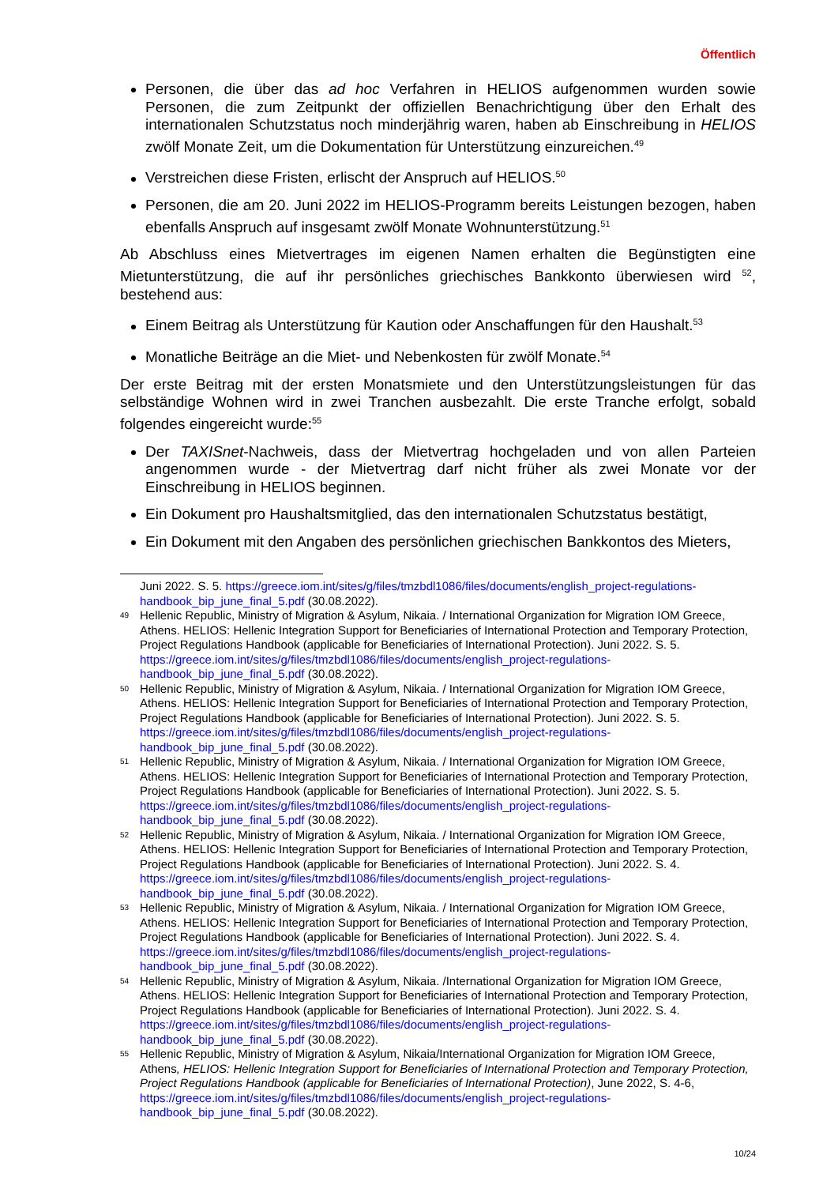Öffentlich
Personen, die über das ad hoc Verfahren in HELIOS aufgenommen wurden sowie Personen, die zum Zeitpunkt der offiziellen Benachrichtigung über den Erhalt des internationalen Schutzstatus noch minderjährig waren, haben ab Einschreibung in HELIOS zwölf Monate Zeit, um die Dokumentation für Unterstützung einzureichen.<sup>49</sup>
Verstreichen diese Fristen, erlischt der Anspruch auf HELIOS.<sup>50</sup>
Personen, die am 20. Juni 2022 im HELIOS-Programm bereits Leistungen bezogen, haben ebenfalls Anspruch auf insgesamt zwölf Monate Wohnunterstützung.<sup>51</sup>
Ab Abschluss eines Mietvertrages im eigenen Namen erhalten die Begünstigten eine Mietunterstützung, die auf ihr persönliches griechisches Bankkonto überwiesen wird <sup>52</sup>, bestehend aus:
Einem Beitrag als Unterstützung für Kaution oder Anschaffungen für den Haushalt.<sup>53</sup>
Monatliche Beiträge an die Miet- und Nebenkosten für zwölf Monate.<sup>54</sup>
Der erste Beitrag mit der ersten Monatsmiete und den Unterstützungsleistungen für das selbständige Wohnen wird in zwei Tranchen ausbezahlt. Die erste Tranche erfolgt, sobald folgendes eingereicht wurde:<sup>55</sup>
Der TAXISnet-Nachweis, dass der Mietvertrag hochgeladen und von allen Parteien angenommen wurde - der Mietvertrag darf nicht früher als zwei Monate vor der Einschreibung in HELIOS beginnen.
Ein Dokument pro Haushaltsmitglied, das den internationalen Schutzstatus bestätigt,
Ein Dokument mit den Angaben des persönlichen griechischen Bankkontos des Mieters,
Juni 2022. S. 5. https://greece.iom.int/sites/g/files/tmzbdl1086/files/documents/english_project-regulations-handbook_bip_june_final_5.pdf (30.08.2022).
49 Hellenic Republic, Ministry of Migration & Asylum, Nikaia. / International Organization for Migration IOM Greece, Athens. HELIOS: Hellenic Integration Support for Beneficiaries of International Protection and Temporary Protection, Project Regulations Handbook (applicable for Beneficiaries of International Protection). Juni 2022. S. 5. https://greece.iom.int/sites/g/files/tmzbdl1086/files/documents/english_project-regulations-handbook_bip_june_final_5.pdf (30.08.2022).
50 Hellenic Republic, Ministry of Migration & Asylum, Nikaia. / International Organization for Migration IOM Greece, Athens. HELIOS: Hellenic Integration Support for Beneficiaries of International Protection and Temporary Protection, Project Regulations Handbook (applicable for Beneficiaries of International Protection). Juni 2022. S. 5. https://greece.iom.int/sites/g/files/tmzbdl1086/files/documents/english_project-regulations-handbook_bip_june_final_5.pdf (30.08.2022).
51 Hellenic Republic, Ministry of Migration & Asylum, Nikaia. / International Organization for Migration IOM Greece, Athens. HELIOS: Hellenic Integration Support for Beneficiaries of International Protection and Temporary Protection, Project Regulations Handbook (applicable for Beneficiaries of International Protection). Juni 2022. S. 5. https://greece.iom.int/sites/g/files/tmzbdl1086/files/documents/english_project-regulations-handbook_bip_june_final_5.pdf (30.08.2022).
52 Hellenic Republic, Ministry of Migration & Asylum, Nikaia. / International Organization for Migration IOM Greece, Athens. HELIOS: Hellenic Integration Support for Beneficiaries of International Protection and Temporary Protection, Project Regulations Handbook (applicable for Beneficiaries of International Protection). Juni 2022. S. 4. https://greece.iom.int/sites/g/files/tmzbdl1086/files/documents/english_project-regulations-handbook_bip_june_final_5.pdf (30.08.2022).
53 Hellenic Republic, Ministry of Migration & Asylum, Nikaia. / International Organization for Migration IOM Greece, Athens. HELIOS: Hellenic Integration Support for Beneficiaries of International Protection and Temporary Protection, Project Regulations Handbook (applicable for Beneficiaries of International Protection). Juni 2022. S. 4. https://greece.iom.int/sites/g/files/tmzbdl1086/files/documents/english_project-regulations-handbook_bip_june_final_5.pdf (30.08.2022).
54 Hellenic Republic, Ministry of Migration & Asylum, Nikaia. /International Organization for Migration IOM Greece, Athens. HELIOS: Hellenic Integration Support for Beneficiaries of International Protection and Temporary Protection, Project Regulations Handbook (applicable for Beneficiaries of International Protection). Juni 2022. S. 4. https://greece.iom.int/sites/g/files/tmzbdl1086/files/documents/english_project-regulations-handbook_bip_june_final_5.pdf (30.08.2022).
55 Hellenic Republic, Ministry of Migration & Asylum, Nikaia/International Organization for Migration IOM Greece, Athens, HELIOS: Hellenic Integration Support for Beneficiaries of International Protection and Temporary Protection, Project Regulations Handbook (applicable for Beneficiaries of International Protection), June 2022, S. 4-6, https://greece.iom.int/sites/g/files/tmzbdl1086/files/documents/english_project-regulations-handbook_bip_june_final_5.pdf (30.08.2022).
10/24